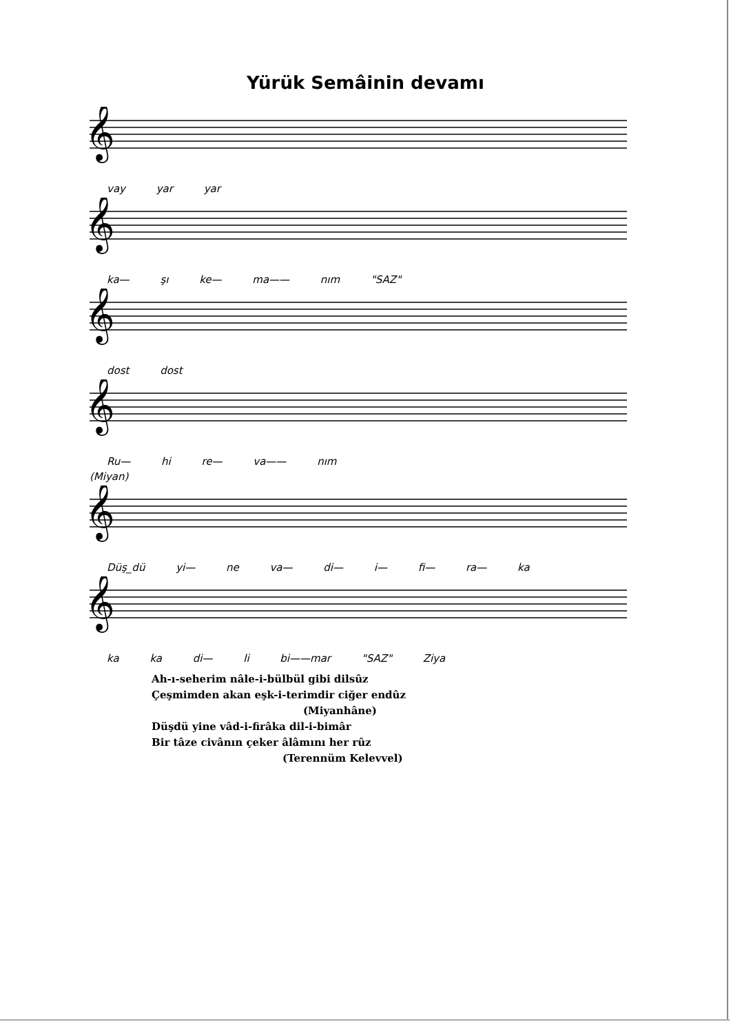Yürük Semâinin devamı
𝄞
vay yar yar
𝄞
ka— şı ke— ma—— nım "SAZ"
𝄞
dost dost
𝄞
Ru— hi re— va—— nım
(Miyan)
𝄞
Düş_dü yi— ne va— di— i— fi— ra— ka
𝄞
ka ka di— li bi——mar "SAZ" Ziya
Ah-ı-seherim nâle-i-bülbül gibi dilsûz
Çeşmimden akan eşk-i-terimdir ciğer endûz
(Miyanhâne)
Düşdü yine vâd-i-firâka dil-i-bimâr
Bir tâze civânın çeker âlâmını her rûz
(Terennüm Kelevvel)